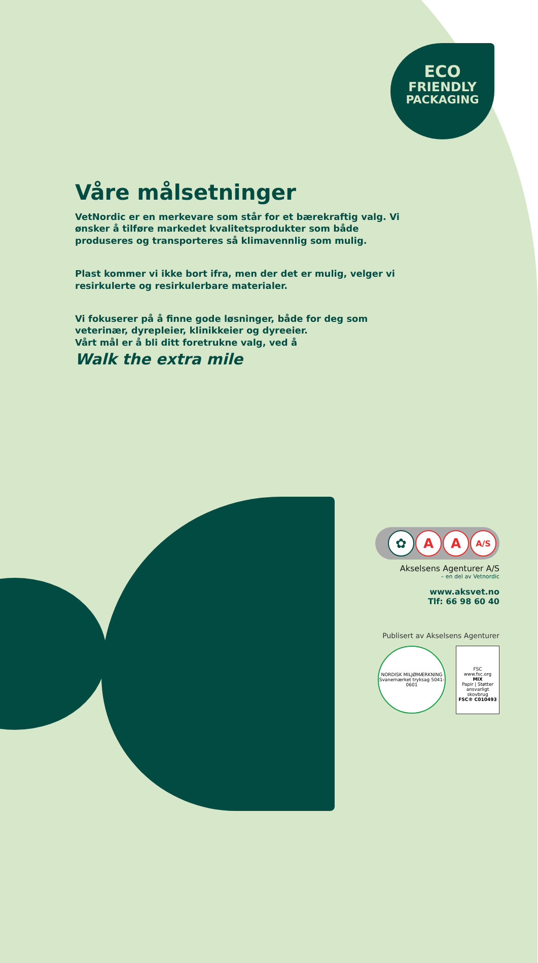ECO
FRIENDLY
PACKAGING
Våre målsetninger
VetNordic er en merkevare som står for et bærekraftig valg. Vi ønsker å tilføre markedet kvalitetsprodukter som både produseres og transporteres så klimavennlig som mulig.
Plast kommer vi ikke bort ifra, men der det er mulig, velger vi resirkulerte og resirkulerbare materialer.
Vi fokuserer på å finne gode løsninger, både for deg som veterinær, dyrepleier, klinikkeier og dyreeier.
Vårt mål er å bli ditt foretrukne valg, ved å
Walk the extra mile
✿ A A A/S
Akselsens Agenturer A/S
– en del av Vetnordic
www.aksvet.no
Tlf: 66 98 60 40
Publisert av Akselsens Agenturer
NORDISK MILJØMÆRKNING
Svanemærket tryksag 5041-0601
FSC
www.fsc.org
MIX
Papir | Støtter ansvarligt skovbrug
FSC® C010493